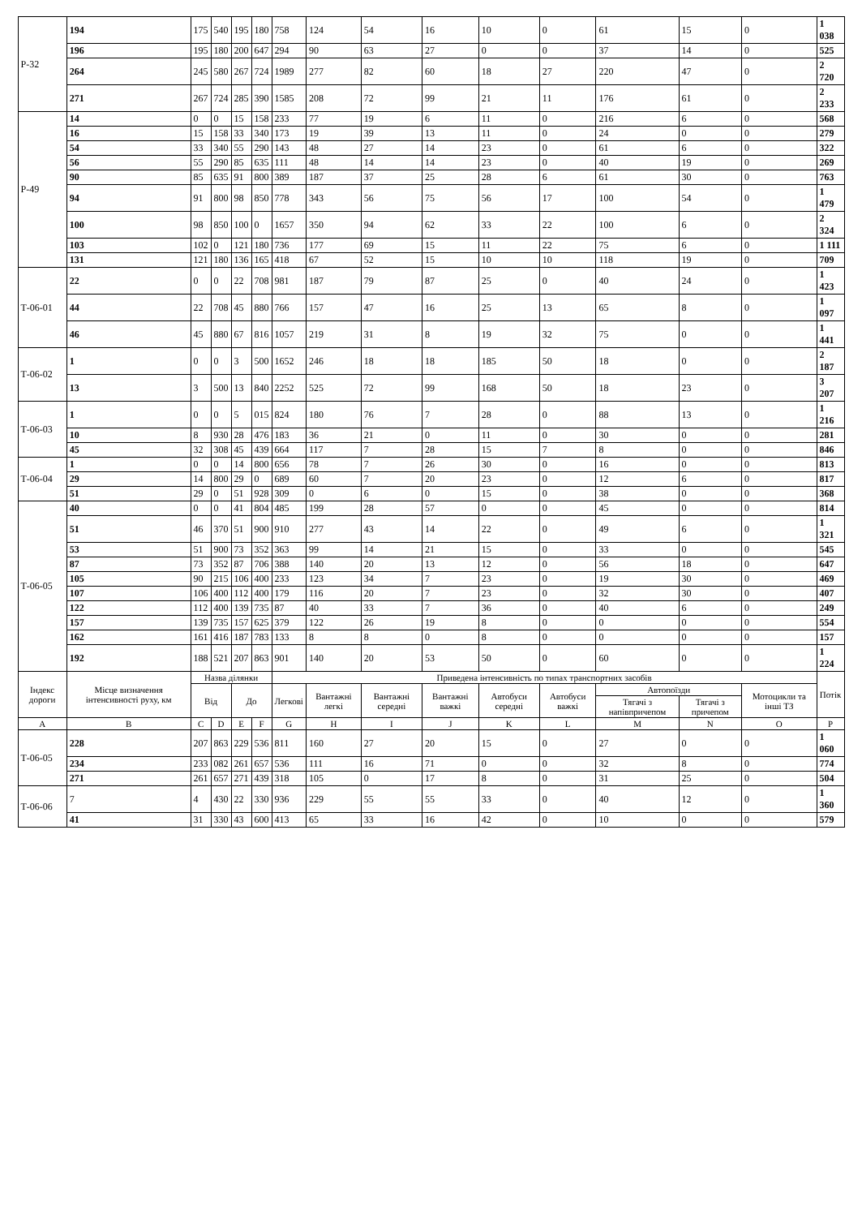| Р-32 | 194 | 175 | 540 | 195 | 180 | 758 | 124 | 54 | 16 | 10 | 0 | 61 | 15 | 0 | 1 038 |
| | 196 | 195 | 180 | 200 | 647 | 294 | 90 | 63 | 27 | 0 | 0 | 37 | 14 | 0 | 525 |
| | 264 | 245 | 580 | 267 | 724 | 1989 | 277 | 82 | 60 | 18 | 27 | 220 | 47 | 0 | 2 720 |
| | 271 | 267 | 724 | 285 | 390 | 1585 | 208 | 72 | 99 | 21 | 11 | 176 | 61 | 0 | 2 233 |
| Р-49 | 14 | 0 | 0 | 15 | 158 | 233 | 77 | 19 | 6 | 11 | 0 | 216 | 6 | 0 | 568 |
| | 16 | 15 | 158 | 33 | 340 | 173 | 19 | 39 | 13 | 11 | 0 | 24 | 0 | 0 | 279 |
| | 54 | 33 | 340 | 55 | 290 | 143 | 48 | 27 | 14 | 23 | 0 | 61 | 6 | 0 | 322 |
| | 56 | 55 | 290 | 85 | 635 | 111 | 48 | 14 | 14 | 23 | 0 | 40 | 19 | 0 | 269 |
| | 90 | 85 | 635 | 91 | 800 | 389 | 187 | 37 | 25 | 28 | 6 | 61 | 30 | 0 | 763 |
| | 94 | 91 | 800 | 98 | 850 | 778 | 343 | 56 | 75 | 56 | 17 | 100 | 54 | 0 | 1 479 |
| | 100 | 98 | 850 | 100 | 0 | 1657 | 350 | 94 | 62 | 33 | 22 | 100 | 6 | 0 | 2 324 |
| | 103 | 102 | 0 | 121 | 180 | 736 | 177 | 69 | 15 | 11 | 22 | 75 | 6 | 0 | 1 111 |
| | 131 | 121 | 180 | 136 | 165 | 418 | 67 | 52 | 15 | 10 | 10 | 118 | 19 | 0 | 709 |
| Т-06-01 | 22 | 0 | 0 | 22 | 708 | 981 | 187 | 79 | 87 | 25 | 0 | 40 | 24 | 0 | 1 423 |
| | 44 | 22 | 708 | 45 | 880 | 766 | 157 | 47 | 16 | 25 | 13 | 65 | 8 | 0 | 1 097 |
| | 46 | 45 | 880 | 67 | 816 | 1057 | 219 | 31 | 8 | 19 | 32 | 75 | 0 | 0 | 1 441 |
| Т-06-02 | 1 | 0 | 0 | 3 | 500 | 1652 | 246 | 18 | 18 | 185 | 50 | 18 | 0 | 0 | 2 187 |
| | 13 | 3 | 500 | 13 | 840 | 2252 | 525 | 72 | 99 | 168 | 50 | 18 | 23 | 0 | 3 207 |
| Т-06-03 | 1 | 0 | 0 | 5 | 015 | 824 | 180 | 76 | 7 | 28 | 0 | 88 | 13 | 0 | 1 216 |
| | 10 | 8 | 930 | 28 | 476 | 183 | 36 | 21 | 0 | 11 | 0 | 30 | 0 | 0 | 281 |
| | 45 | 32 | 308 | 45 | 439 | 664 | 117 | 7 | 28 | 15 | 7 | 8 | 0 | 0 | 846 |
| Т-06-04 | 1 | 0 | 0 | 14 | 800 | 656 | 78 | 7 | 26 | 30 | 0 | 16 | 0 | 0 | 813 |
| | 29 | 14 | 800 | 29 | 0 | 689 | 60 | 7 | 20 | 23 | 0 | 12 | 6 | 0 | 817 |
| | 51 | 29 | 0 | 51 | 928 | 309 | 0 | 6 | 0 | 15 | 0 | 38 | 0 | 0 | 368 |
| Т-06-05 | 40 | 0 | 0 | 41 | 804 | 485 | 199 | 28 | 57 | 0 | 0 | 45 | 0 | 0 | 814 |
| | 51 | 46 | 370 | 51 | 900 | 910 | 277 | 43 | 14 | 22 | 0 | 49 | 6 | 0 | 1 321 |
| | 53 | 51 | 900 | 73 | 352 | 363 | 99 | 14 | 21 | 15 | 0 | 33 | 0 | 0 | 545 |
| | 87 | 73 | 352 | 87 | 706 | 388 | 140 | 20 | 13 | 12 | 0 | 56 | 18 | 0 | 647 |
| | 105 | 90 | 215 | 106 | 400 | 233 | 123 | 34 | 7 | 23 | 0 | 19 | 30 | 0 | 469 |
| | 107 | 106 | 400 | 112 | 400 | 179 | 116 | 20 | 7 | 23 | 0 | 32 | 30 | 0 | 407 |
| | 122 | 112 | 400 | 139 | 735 | 87 | 40 | 33 | 7 | 36 | 0 | 40 | 6 | 0 | 249 |
| | 157 | 139 | 735 | 157 | 625 | 379 | 122 | 26 | 19 | 8 | 0 | 0 | 0 | 0 | 554 |
| | 162 | 161 | 416 | 187 | 783 | 133 | 8 | 8 | 0 | 8 | 0 | 0 | 0 | 0 | 157 |
| | 192 | 188 | 521 | 207 | 863 | 901 | 140 | 20 | 53 | 50 | 0 | 60 | 0 | 0 | 1 224 |
| Індекс дороги | Місце визначення інтенсивності руху, км | Назва ділянки | | | | Приведена інтенсивність по типах транспортних засобів | | | | | | | | | Потік |
| | | Від | | До | | Легкові | Вантажні легкі | Вантажні середні | Вантажні важкі | Автобуси середні | Автобуси важкі | Автопоїзди | | Мотоцикли та інші ТЗ | |
| | | | | | | | | | | | | Тягачі з напівпричепом | Тягачі з причепом | | |
| A | B | C | D | E | F | G | H | I | J | K | L | M | N | O | P |
| Т-06-05 | 228 | 207 | 863 | 229 | 536 | 811 | 160 | 27 | 20 | 15 | 0 | 27 | 0 | 0 | 1 060 |
| | 234 | 233 | 082 | 261 | 657 | 536 | 111 | 16 | 71 | 0 | 0 | 32 | 8 | 0 | 774 |
| | 271 | 261 | 657 | 271 | 439 | 318 | 105 | 0 | 17 | 8 | 0 | 31 | 25 | 0 | 504 |
| Т-06-06 | 7 | 4 | 430 | 22 | 330 | 936 | 229 | 55 | 55 | 33 | 0 | 40 | 12 | 0 | 1 360 |
| | 41 | 31 | 330 | 43 | 600 | 413 | 65 | 33 | 16 | 42 | 0 | 10 | 0 | 0 | 579 |